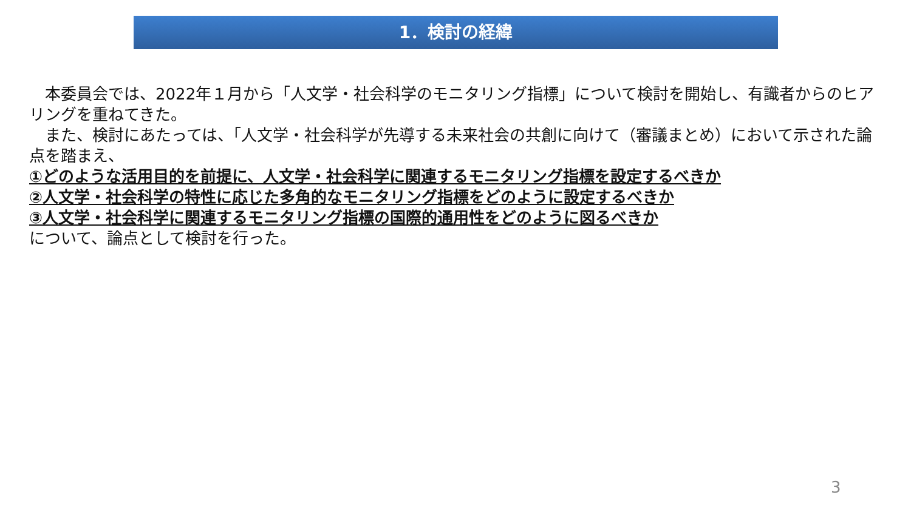1．検討の経緯
　本委員会では、2022年１月から「人文学・社会科学のモニタリング指標」について検討を開始し、有識者からのヒアリングを重ねてきた。
　また、検討にあたっては、「人文学・社会科学が先導する未来社会の共創に向けて（審議まとめ）において示された論点を踏まえ、
①どのような活用目的を前提に、人文学・社会科学に関連するモニタリング指標を設定するべきか
②人文学・社会科学の特性に応じた多角的なモニタリング指標をどのように設定するべきか
③人文学・社会科学に関連するモニタリング指標の国際的通用性をどのように図るべきか
について、論点として検討を行った。
3